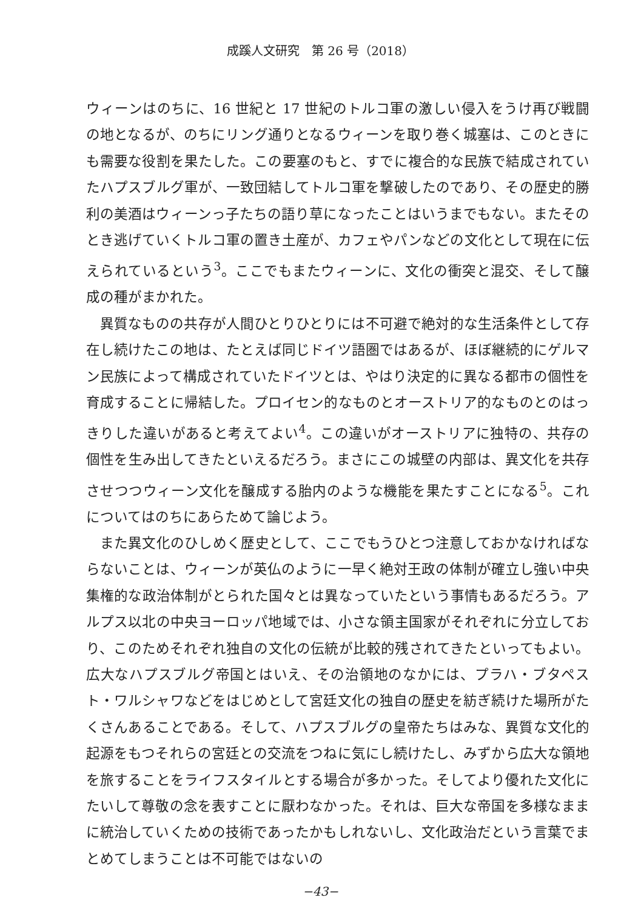成蹊人文研究　第 26 号（2018）
ウィーンはのちに、16 世紀と 17 世紀のトルコ軍の激しい侵入をうけ再び戦闘の地となるが、のちにリング通りとなるウィーンを取り巻く城塞は、このときにも需要な役割を果たした。この要塞のもと、すでに複合的な民族で結成されていたハプスブルグ軍が、一致団結してトルコ軍を撃破したのであり、その歴史的勝利の美酒はウィーンっ子たちの語り草になったことはいうまでもない。またそのとき逃げていくトルコ軍の置き土産が、カフェやパンなどの文化として現在に伝えられているという<sup>3</sup>。ここでもまたウィーンに、文化の衝突と混交、そして醸成の種がまかれた。
異質なものの共存が人間ひとりひとりには不可避で絶対的な生活条件として存在し続けたこの地は、たとえば同じドイツ語圏ではあるが、ほぼ継続的にゲルマン民族によって構成されていたドイツとは、やはり決定的に異なる都市の個性を育成することに帰結した。プロイセン的なものとオーストリア的なものとのはっきりした違いがあると考えてよい<sup>4</sup>。この違いがオーストリアに独特の、共存の個性を生み出してきたといえるだろう。まさにこの城壁の内部は、異文化を共存させつつウィーン文化を醸成する胎内のような機能を果たすことになる<sup>5</sup>。これについてはのちにあらためて論じよう。
また異文化のひしめく歴史として、ここでもうひとつ注意しておかなければならないことは、ウィーンが英仏のように一早く絶対王政の体制が確立し強い中央集権的な政治体制がとられた国々とは異なっていたという事情もあるだろう。アルプス以北の中央ヨーロッパ地域では、小さな領主国家がそれぞれに分立しており、このためそれぞれ独自の文化の伝統が比較的残されてきたといってもよい。広大なハプスブルグ帝国とはいえ、その治領地のなかには、プラハ・ブタペスト・ワルシャワなどをはじめとして宮廷文化の独自の歴史を紡ぎ続けた場所がたくさんあることである。そして、ハプスブルグの皇帝たちはみな、異質な文化的起源をもつそれらの宮廷との交流をつねに気にし続けたし、みずから広大な領地を旅することをライフスタイルとする場合が多かった。そしてより優れた文化にたいして尊敬の念を表すことに厭わなかった。それは、巨大な帝国を多様なままに統治していくための技術であったかもしれないし、文化政治だという言葉でまとめてしまうことは不可能ではないの
−43−